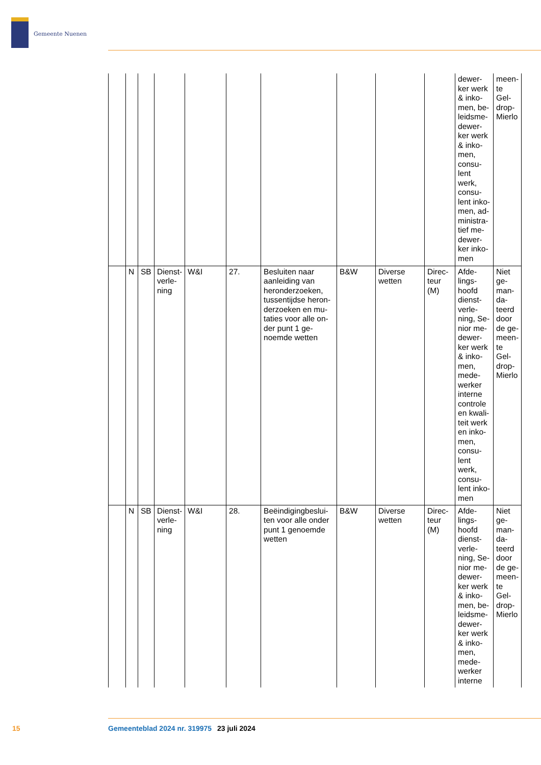Gemeente Nuenen
| | | | | | | | | | | dewer-ker werk & inko-men, be-leidsme-dewer-ker werk & inko-men, consu-lent werk, consu-lent inko-men, ad-ministra-tief me-dewer-ker inko-men | meen-te Gel-drop-Mierlo |
| | N | SB | Dienst-verle-ning | W&I | 27. | Besluiten naar aanleiding van heronderzoeken, tussentijdse heron-derzoeken en mu-taties voor alle on-der punt 1 ge-noemde wetten | B&W | Diverse wetten | Direc-teur (M) | Afde-lings-hoofd dienst-verle-ning, Se-nior me-dewer-ker werk & inko-men, mede-werker interne controle en kwali-teit werk en inko-men, consu-lent werk, consu-lent inko-men | Niet ge-man-da-teerd door de ge-meen-te Gel-drop-Mierlo |
| | N | SB | Dienst-verle-ning | W&I | 28. | Beëindigingbeslui-ten voor alle onder punt 1 genoemde wetten | B&W | Diverse wetten | Direc-teur (M) | Afde-lings-hoofd dienst-verle-ning, Se-nior me-dewer-ker werk & inko-men, be-leidsme-dewer-ker werk & inko-men, mede-werker interne | Niet ge-man-da-teerd door de ge-meen-te Gel-drop-Mierlo |
15 Gemeenteblad 2024 nr. 319975 23 juli 2024